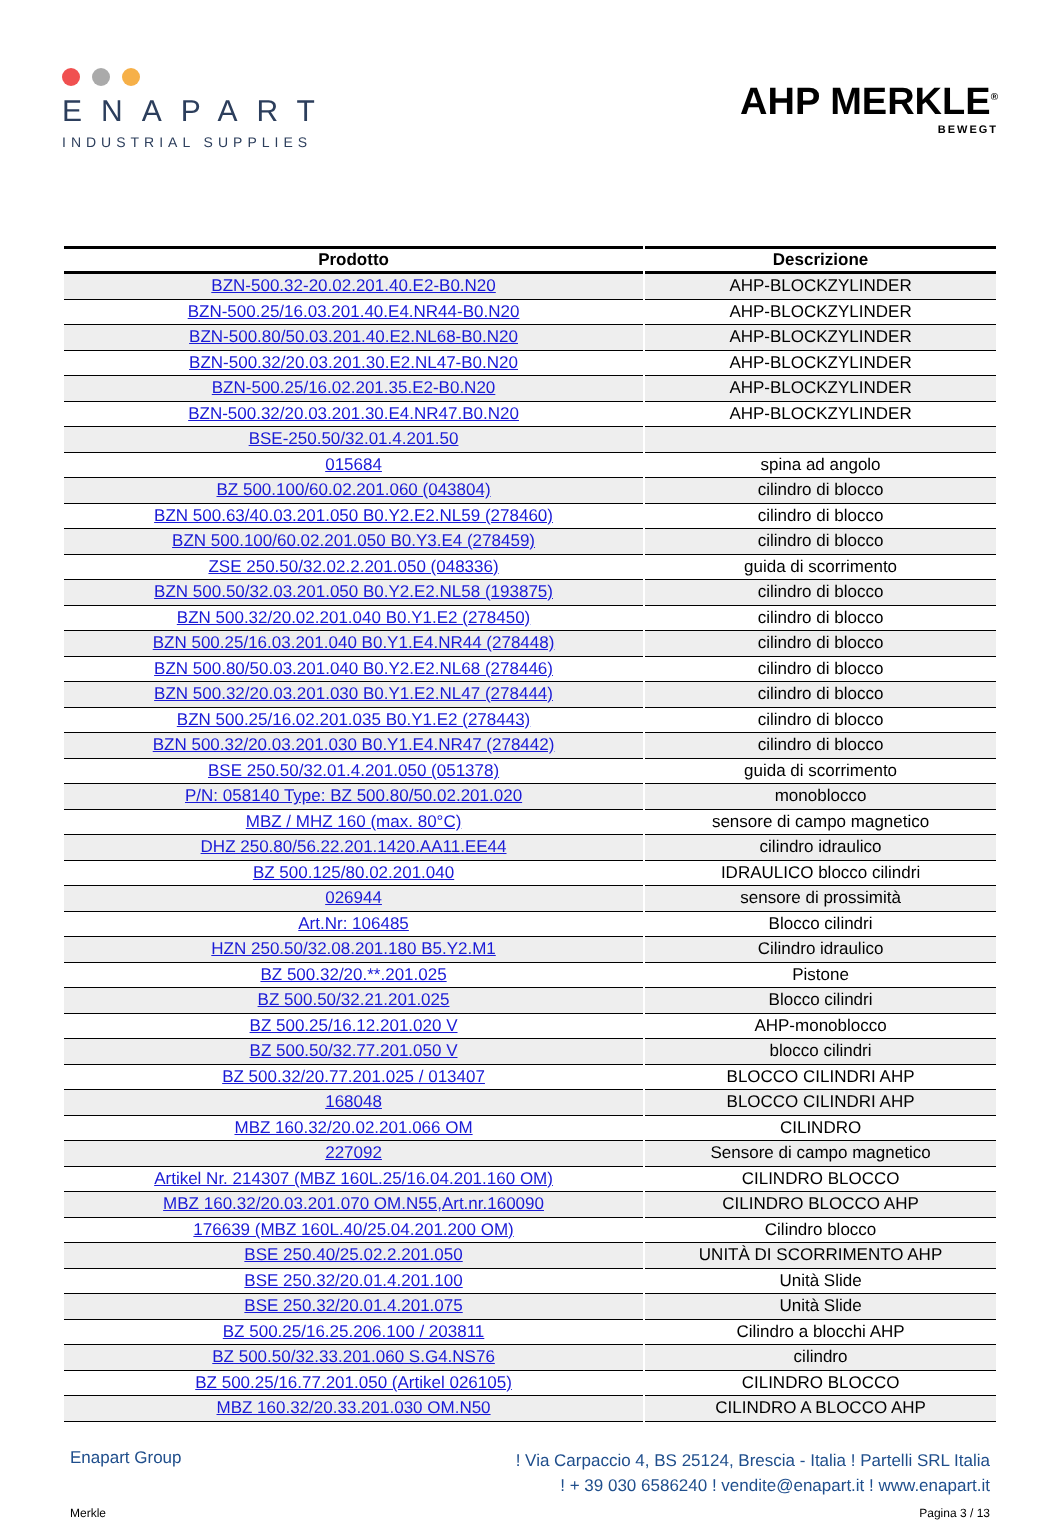ENAPART
INDUSTRIAL SUPPLIES
AHP MERKLE<sup>®</sup>
BEWEGT
| Prodotto | Descrizione |
| --- | --- |
| BZN-500.32-20.02.201.40.E2-B0.N20 | AHP-BLOCKZYLINDER |
| BZN-500.25/16.03.201.40.E4.NR44-B0.N20 | AHP-BLOCKZYLINDER |
| BZN-500.80/50.03.201.40.E2.NL68-B0.N20 | AHP-BLOCKZYLINDER |
| BZN-500.32/20.03.201.30.E2.NL47-B0.N20 | AHP-BLOCKZYLINDER |
| BZN-500.25/16.02.201.35.E2-B0.N20 | AHP-BLOCKZYLINDER |
| BZN-500.32/20.03.201.30.E4.NR47.B0.N20 | AHP-BLOCKZYLINDER |
| BSE-250.50/32.01.4.201.50 | |
| 015684 | spina ad angolo |
| BZ 500.100/60.02.201.060 (043804) | cilindro di blocco |
| BZN 500.63/40.03.201.050 B0.Y2.E2.NL59 (278460) | cilindro di blocco |
| BZN 500.100/60.02.201.050 B0.Y3.E4 (278459) | cilindro di blocco |
| ZSE 250.50/32.02.2.201.050 (048336) | guida di scorrimento |
| BZN 500.50/32.03.201.050 B0.Y2.E2.NL58 (193875) | cilindro di blocco |
| BZN 500.32/20.02.201.040 B0.Y1.E2 (278450) | cilindro di blocco |
| BZN 500.25/16.03.201.040 B0.Y1.E4.NR44 (278448) | cilindro di blocco |
| BZN 500.80/50.03.201.040 B0.Y2.E2.NL68 (278446) | cilindro di blocco |
| BZN 500.32/20.03.201.030 B0.Y1.E2.NL47 (278444) | cilindro di blocco |
| BZN 500.25/16.02.201.035 B0.Y1.E2 (278443) | cilindro di blocco |
| BZN 500.32/20.03.201.030 B0.Y1.E4.NR47 (278442) | cilindro di blocco |
| BSE 250.50/32.01.4.201.050 (051378) | guida di scorrimento |
| P/N: 058140 Type: BZ 500.80/50.02.201.020 | monoblocco |
| MBZ / MHZ 160 (max. 80°C) | sensore di campo magnetico |
| DHZ 250.80/56.22.201.1420.AA11.EE44 | cilindro idraulico |
| BZ 500.125/80.02.201.040 | IDRAULICO blocco cilindri |
| 026944 | sensore di prossimità |
| Art.Nr: 106485 | Blocco cilindri |
| HZN 250.50/32.08.201.180 B5.Y2.M1 | Cilindro idraulico |
| BZ 500.32/20.**.201.025 | Pistone |
| BZ 500.50/32.21.201.025 | Blocco cilindri |
| BZ 500.25/16.12.201.020 V | AHP-monoblocco |
| BZ 500.50/32.77.201.050 V | blocco cilindri |
| BZ 500.32/20.77.201.025 / 013407 | BLOCCO CILINDRI AHP |
| 168048 | BLOCCO CILINDRI AHP |
| MBZ 160.32/20.02.201.066 OM | CILINDRO |
| 227092 | Sensore di campo magnetico |
| Artikel Nr. 214307 (MBZ 160L.25/16.04.201.160 OM) | CILINDRO BLOCCO |
| MBZ 160.32/20.03.201.070 OM.N55,Art.nr.160090 | CILINDRO BLOCCO AHP |
| 176639 (MBZ 160L.40/25.04.201.200 OM) | Cilindro blocco |
| BSE 250.40/25.02.2.201.050 | UNITÀ DI SCORRIMENTO AHP |
| BSE 250.32/20.01.4.201.100 | Unità Slide |
| BSE 250.32/20.01.4.201.075 | Unità Slide |
| BZ 500.25/16.25.206.100 / 203811 | Cilindro a blocchi AHP |
| BZ 500.50/32.33.201.060 S.G4.NS76 | cilindro |
| BZ 500.25/16.77.201.050 (Artikel 026105) | CILINDRO BLOCCO |
| MBZ 160.32/20.33.201.030 OM.N50 | CILINDRO A BLOCCO AHP |
Enapart Group
! Via Carpaccio 4, BS 25124, Brescia - Italia ! Partelli SRL Italia
! + 39 030 6586240 ! vendite@enapart.it ! www.enapart.it
Merkle Pagina 3 / 13